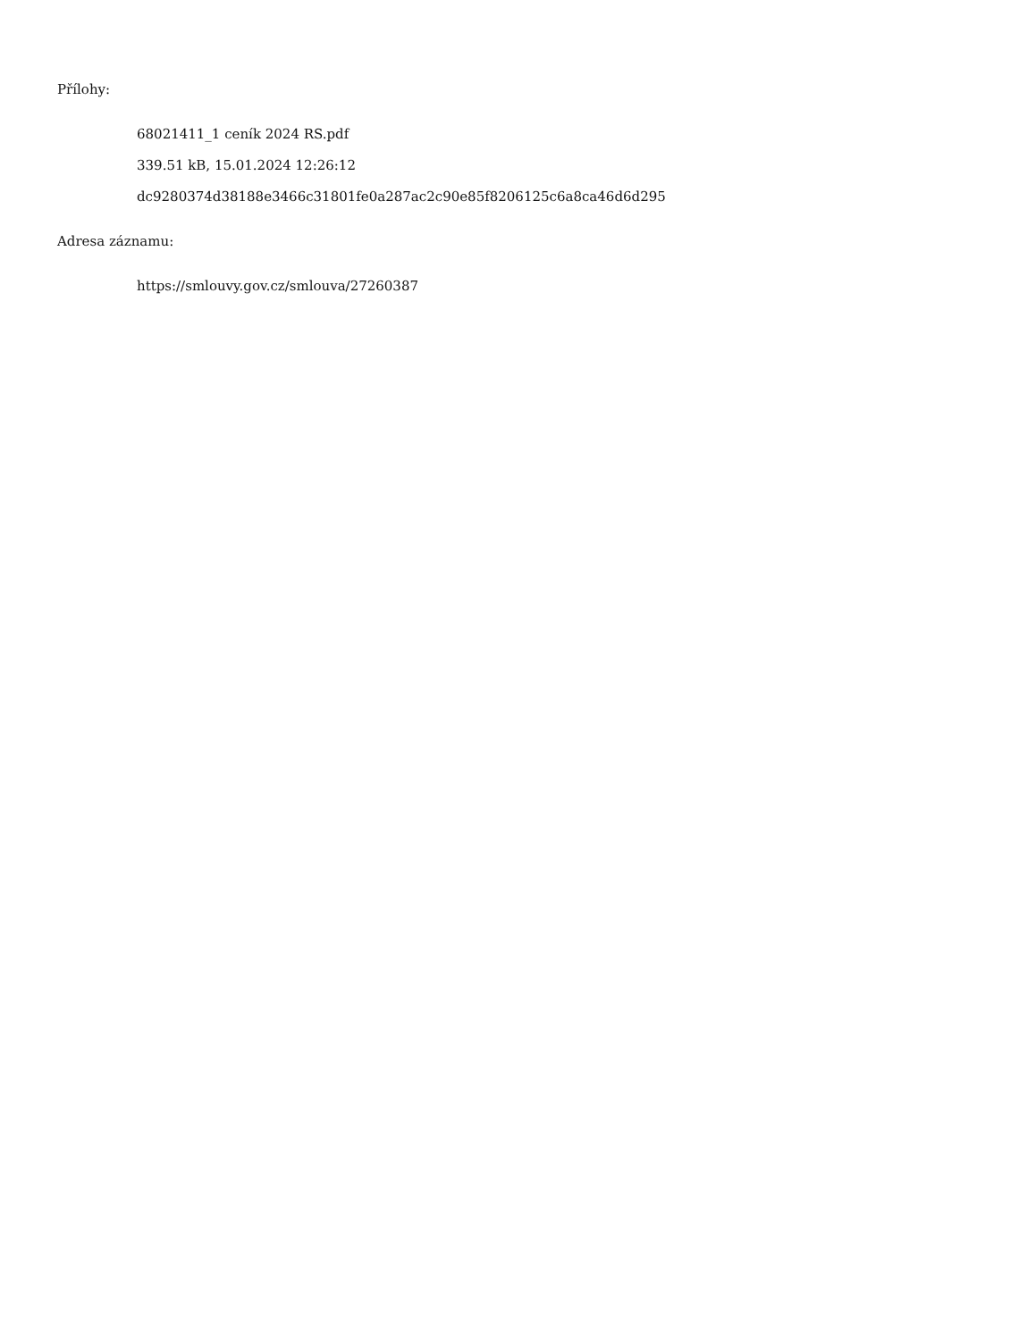Přílohy:
68021411_1 ceník 2024 RS.pdf
339.51 kB, 15.01.2024 12:26:12
dc9280374d38188e3466c31801fe0a287ac2c90e85f8206125c6a8ca46d6d295
Adresa záznamu:
https://smlouvy.gov.cz/smlouva/27260387